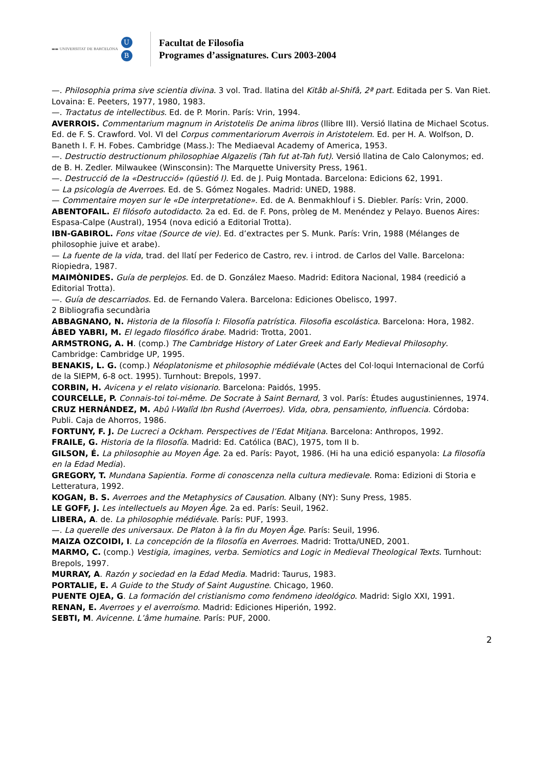▬▬ UNIVERSITAT DE BARCELONA
U
B
Facultat de Filosofia
Programes d’assignatures. Curs 2003-2004
—. Philosophia prima sive scientia divina. 3 vol. Trad. llatina del Kitâb al-Shifâ, 2ª part. Editada per S. Van Riet. Lovaina: E. Peeters, 1977, 1980, 1983.
—. Tractatus de intellectibus. Ed. de P. Morin. París: Vrin, 1994.
AVERROIS. Commentarium magnum in Aristotelis De anima libros (llibre III). Versió llatina de Michael Scotus. Ed. de F. S. Crawford. Vol. VI del Corpus commentariorum Averrois in Aristotelem. Ed. per H. A. Wolfson, D. Baneth I. F. H. Fobes. Cambridge (Mass.): The Mediaeval Academy of America, 1953.
—. Destructio destructionum philosophiae Algazelis (Tah fut at-Tah fut). Versió llatina de Calo Calonymos; ed. de B. H. Zedler. Milwaukee (Winsconsin): The Marquette University Press, 1961.
—. Destrucció de la «Destrucció» (qüestió I). Ed. de J. Puig Montada. Barcelona: Edicions 62, 1991.
— La psicología de Averroes. Ed. de S. Gómez Nogales. Madrid: UNED, 1988.
— Commentaire moyen sur le «De interpretatione». Ed. de A. Benmakhlouf i S. Diebler. París: Vrin, 2000.
ABENTOFAIL. El filósofo autodidacto. 2a ed. Ed. de F. Pons, pròleg de M. Menéndez y Pelayo. Buenos Aires: Espasa-Calpe (Austral), 1954 (nova edició a Editorial Trotta).
IBN-GABIROL. Fons vitae (Source de vie). Ed. d’extractes per S. Munk. París: Vrin, 1988 (Mélanges de philosophie juive et arabe).
— La fuente de la vida, trad. del llatí per Federico de Castro, rev. i introd. de Carlos del Valle. Barcelona: Riopiedra, 1987.
MAIMÒNIDES. Guía de perplejos. Ed. de D. González Maeso. Madrid: Editora Nacional, 1984 (reedició a Editorial Trotta).
—. Guía de descarriados. Ed. de Fernando Valera. Barcelona: Ediciones Obelisco, 1997.
2 Bibliografia secundària
ABBAGNANO, N. Historia de la filosofía I: Filosofía patrística. Filosofia escolástica. Barcelona: Hora, 1982.
ÁBED YABRI, M. El legado filosófico árabe. Madrid: Trotta, 2001.
ARMSTRONG, A. H. (comp.) The Cambridge History of Later Greek and Early Medieval Philosophy. Cambridge: Cambridge UP, 1995.
BENAKIS, L. G. (comp.) Néoplatonisme et philosophie médiévale (Actes del Col·loqui Internacional de Corfú de la SIEPM, 6-8 oct. 1995). Turnhout: Brepols, 1997.
CORBIN, H. Avicena y el relato visionario. Barcelona: Paidós, 1995.
COURCELLE, P. Connais-toi toi-même. De Socrate à Saint Bernard, 3 vol. París: Études augustiniennes, 1974.
CRUZ HERNÁNDEZ, M. Abû l-Walîd Ibn Rushd (Averroes). Vida, obra, pensamiento, influencia. Córdoba: Publi. Caja de Ahorros, 1986.
FORTUNY, F. J. De Lucreci a Ockham. Perspectives de l’Edat Mitjana. Barcelona: Anthropos, 1992.
FRAILE, G. Historia de la filosofía. Madrid: Ed. Católica (BAC), 1975, tom II b.
GILSON, É. La philosophie au Moyen Âge. 2a ed. París: Payot, 1986. (Hi ha una edició espanyola: La filosofía en la Edad Media).
GREGORY, T. Mundana Sapientia. Forme di conoscenza nella cultura medievale. Roma: Edizioni di Storia e Letteratura, 1992.
KOGAN, B. S. Averroes and the Metaphysics of Causation. Albany (NY): Suny Press, 1985.
LE GOFF, J. Les intellectuels au Moyen Âge. 2a ed. París: Seuil, 1962.
LIBERA, A. de. La philosophie médiévale. París: PUF, 1993.
—. La querelle des universaux. De Platon à la fin du Moyen Âge. París: Seuil, 1996.
MAIZA OZCOIDI, I. La concepción de la filosofía en Averroes. Madrid: Trotta/UNED, 2001.
MARMO, C. (comp.) Vestigia, imagines, verba. Semiotics and Logic in Medieval Theological Texts. Turnhout: Brepols, 1997.
MURRAY, A. Razón y sociedad en la Edad Media. Madrid: Taurus, 1983.
PORTALIE, E. A Guide to the Study of Saint Augustine. Chicago, 1960.
PUENTE OJEA, G. La formación del cristianismo como fenómeno ideológico. Madrid: Siglo XXI, 1991.
RENAN, E. Averroes y el averroísmo. Madrid: Ediciones Hiperión, 1992.
SEBTI, M. Avicenne. L’âme humaine. París: PUF, 2000.
2